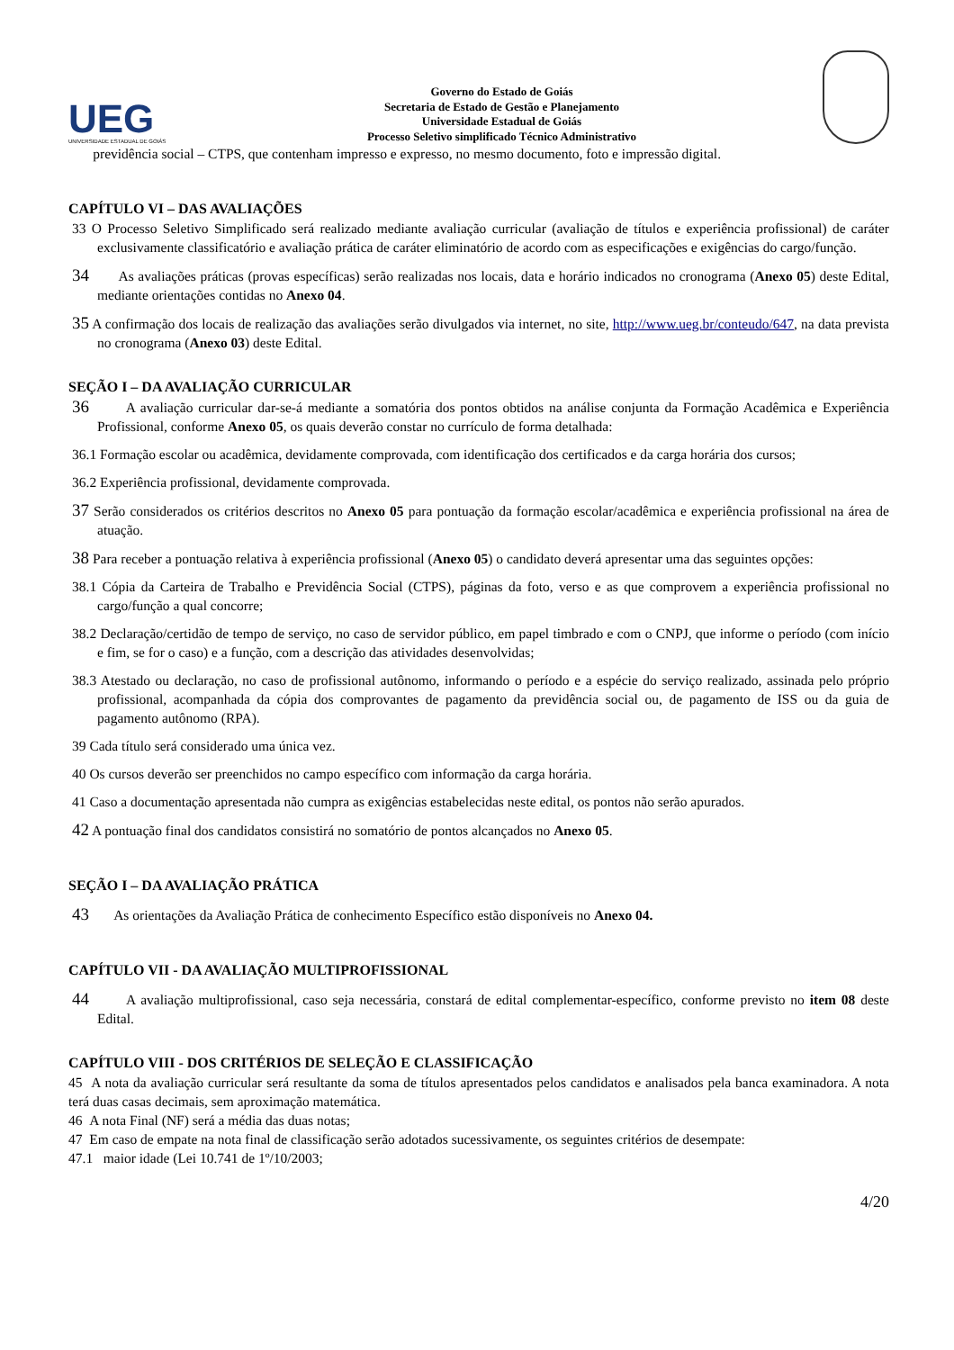UEG
UNIVERSIDADE ESTADUAL DE GOIÁS
Governo do Estado de Goiás
Secretaria de Estado de Gestão e Planejamento
Universidade Estadual de Goiás
Processo Seletivo simplificado Técnico Administrativo
previdência social – CTPS, que contenham impresso e expresso, no mesmo documento, foto e impressão digital.
CAPÍTULO VI – DAS AVALIAÇÕES
33 O Processo Seletivo Simplificado será realizado mediante avaliação curricular (avaliação de títulos e experiência profissional) de caráter exclusivamente classificatório e avaliação prática de caráter eliminatório de acordo com as especificações e exigências do cargo/função.
34 As avaliações práticas (provas específicas) serão realizadas nos locais, data e horário indicados no cronograma (Anexo 05) deste Edital, mediante orientações contidas no Anexo 04.
35 A confirmação dos locais de realização das avaliações serão divulgados via internet, no site, http://www.ueg.br/conteudo/647, na data prevista no cronograma (Anexo 03) deste Edital.
SEÇÃO I – DA AVALIAÇÃO CURRICULAR
36 A avaliação curricular dar-se-á mediante a somatória dos pontos obtidos na análise conjunta da Formação Acadêmica e Experiência Profissional, conforme Anexo 05, os quais deverão constar no currículo de forma detalhada:
36.1 Formação escolar ou acadêmica, devidamente comprovada, com identificação dos certificados e da carga horária dos cursos;
36.2 Experiência profissional, devidamente comprovada.
37 Serão considerados os critérios descritos no Anexo 05 para pontuação da formação escolar/acadêmica e experiência profissional na área de atuação.
38 Para receber a pontuação relativa à experiência profissional (Anexo 05) o candidato deverá apresentar uma das seguintes opções:
38.1 Cópia da Carteira de Trabalho e Previdência Social (CTPS), páginas da foto, verso e as que comprovem a experiência profissional no cargo/função a qual concorre;
38.2 Declaração/certidão de tempo de serviço, no caso de servidor público, em papel timbrado e com o CNPJ, que informe o período (com início e fim, se for o caso) e a função, com a descrição das atividades desenvolvidas;
38.3 Atestado ou declaração, no caso de profissional autônomo, informando o período e a espécie do serviço realizado, assinada pelo próprio profissional, acompanhada da cópia dos comprovantes de pagamento da previdência social ou, de pagamento de ISS ou da guia de pagamento autônomo (RPA).
39 Cada título será considerado uma única vez.
40 Os cursos deverão ser preenchidos no campo específico com informação da carga horária.
41 Caso a documentação apresentada não cumpra as exigências estabelecidas neste edital, os pontos não serão apurados.
42 A pontuação final dos candidatos consistirá no somatório de pontos alcançados no Anexo 05.
SEÇÃO I – DA AVALIAÇÃO PRÁTICA
43 As orientações da Avaliação Prática de conhecimento Específico estão disponíveis no Anexo 04.
CAPÍTULO VII - DA AVALIAÇÃO MULTIPROFISSIONAL
44 A avaliação multiprofissional, caso seja necessária, constará de edital complementar-específico, conforme previsto no item 08 deste Edital.
CAPÍTULO VIII - DOS CRITÉRIOS DE SELEÇÃO E CLASSIFICAÇÃO
45 A nota da avaliação curricular será resultante da soma de títulos apresentados pelos candidatos e analisados pela banca examinadora. A nota terá duas casas decimais, sem aproximação matemática.
46 A nota Final (NF) será a média das duas notas;
47 Em caso de empate na nota final de classificação serão adotados sucessivamente, os seguintes critérios de desempate:
47.1 maior idade (Lei 10.741 de 1º/10/2003;
4/20